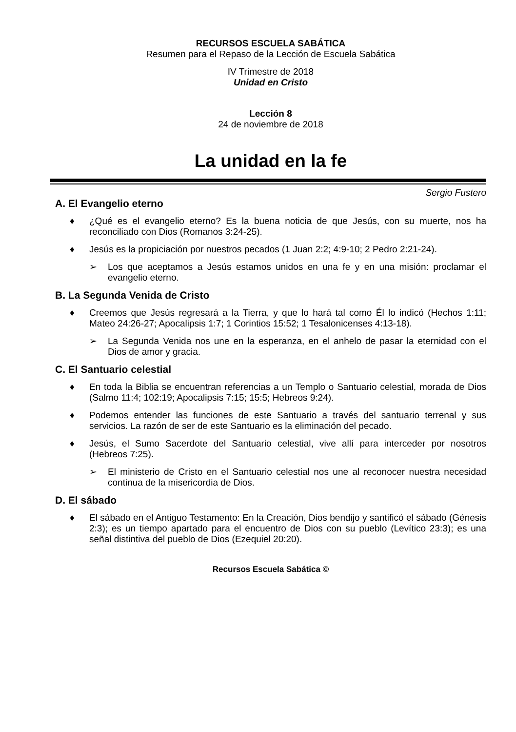RECURSOS ESCUELA SABÁTICA
Resumen para el Repaso de la Lección de Escuela Sabática
IV Trimestre de 2018
Unidad en Cristo
Lección 8
24 de noviembre de 2018
La unidad en la fe
Sergio Fustero
A. El Evangelio eterno
♦ ¿Qué es el evangelio eterno? Es la buena noticia de que Jesús, con su muerte, nos ha reconciliado con Dios (Romanos 3:24-25).
♦ Jesús es la propiciación por nuestros pecados (1 Juan 2:2; 4:9-10; 2 Pedro 2:21-24).
➢ Los que aceptamos a Jesús estamos unidos en una fe y en una misión: proclamar el evangelio eterno.
B. La Segunda Venida de Cristo
♦ Creemos que Jesús regresará a la Tierra, y que lo hará tal como Él lo indicó (Hechos 1:11; Mateo 24:26-27; Apocalipsis 1:7; 1 Corintios 15:52; 1 Tesalonicenses 4:13-18).
➢ La Segunda Venida nos une en la esperanza, en el anhelo de pasar la eternidad con el Dios de amor y gracia.
C. El Santuario celestial
♦ En toda la Biblia se encuentran referencias a un Templo o Santuario celestial, morada de Dios (Salmo 11:4; 102:19; Apocalipsis 7:15; 15:5; Hebreos 9:24).
♦ Podemos entender las funciones de este Santuario a través del santuario terrenal y sus servicios. La razón de ser de este Santuario es la eliminación del pecado.
♦ Jesús, el Sumo Sacerdote del Santuario celestial, vive allí para interceder por nosotros (Hebreos 7:25).
➢ El ministerio de Cristo en el Santuario celestial nos une al reconocer nuestra necesidad continua de la misericordia de Dios.
D. El sábado
♦ El sábado en el Antiguo Testamento: En la Creación, Dios bendijo y santificó el sábado (Génesis 2:3); es un tiempo apartado para el encuentro de Dios con su pueblo (Levítico 23:3); es una señal distintiva del pueblo de Dios (Ezequiel 20:20).
Recursos Escuela Sabática ©